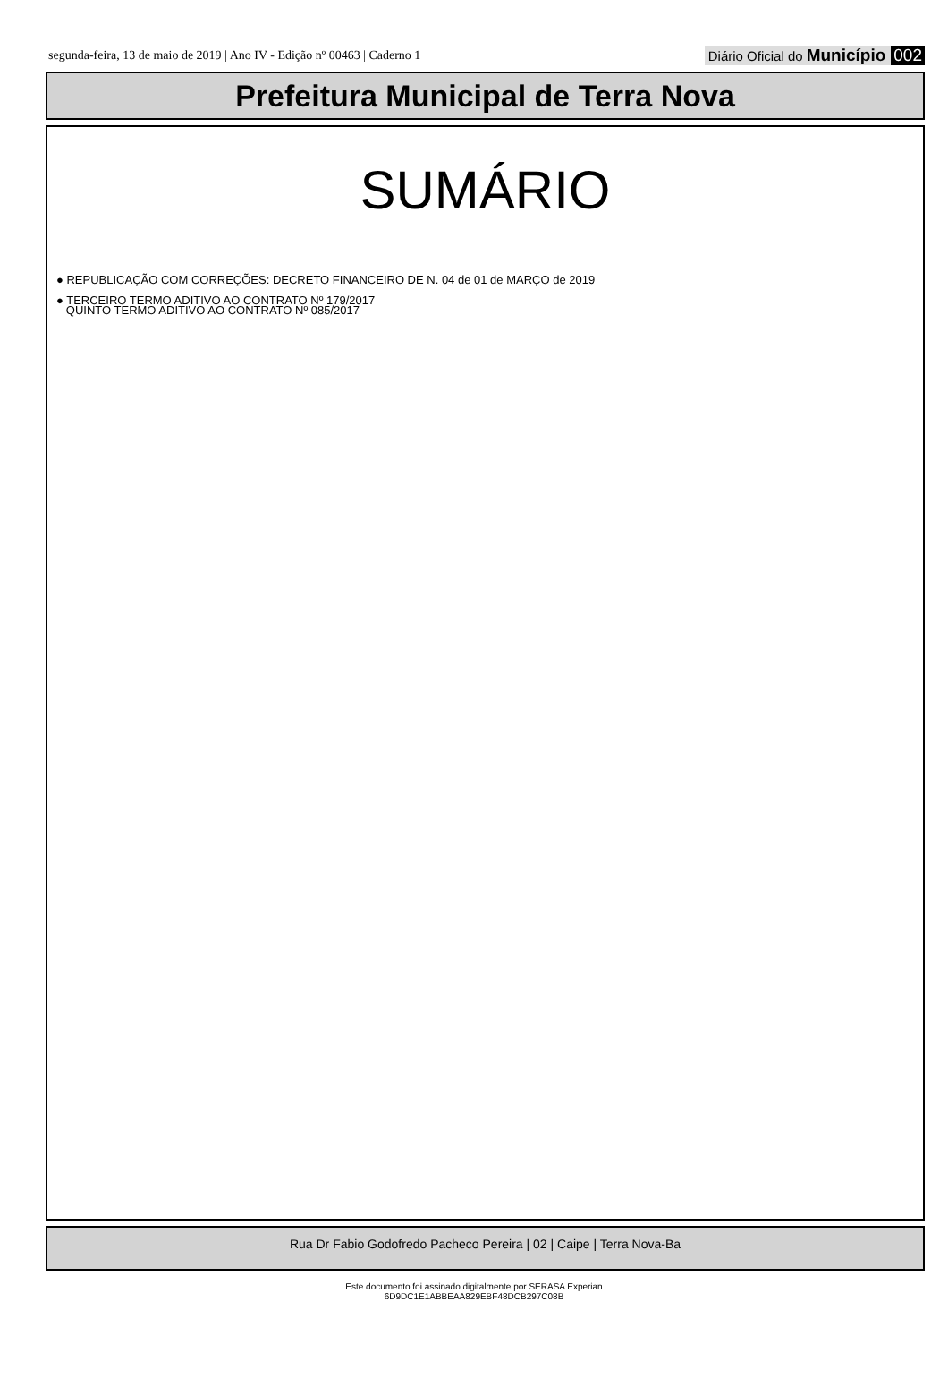segunda-feira, 13 de maio de 2019 | Ano IV - Edição nº 00463 | Caderno 1 Diário Oficial do Município 002
Prefeitura Municipal de Terra Nova
SUMÁRIO
● REPUBLICAÇÃO COM CORREÇÕES: DECRETO FINANCEIRO DE N. 04 de 01 de MARÇO de 2019
● TERCEIRO TERMO ADITIVO AO CONTRATO Nº 179/2017
QUINTO TERMO ADITIVO AO CONTRATO Nº 085/2017
Rua Dr Fabio Godofredo Pacheco Pereira | 02 | Caipe | Terra Nova-Ba
Este documento foi assinado digitalmente por SERASA Experian
6D9DC1E1ABBEAA829EBF48DCB297C08B